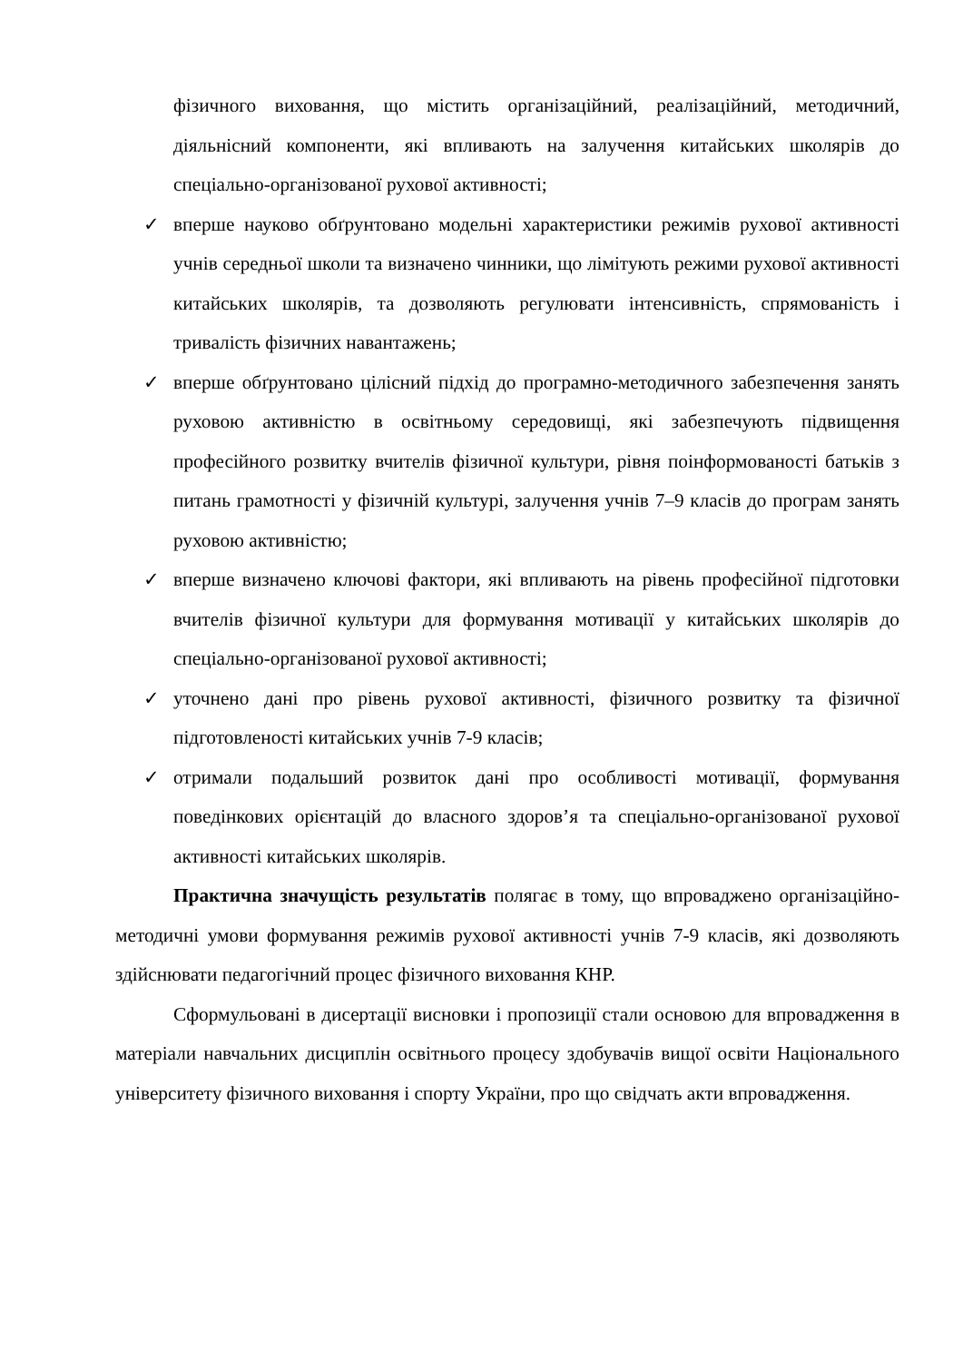фізичного виховання, що містить організаційний, реалізаційний, методичний, діяльнісний компоненти, які впливають на залучення китайських школярів до спеціально-організованої рухової активності;
✓ вперше науково обґрунтовано модельні характеристики режимів рухової активності учнів середньої школи та визначено чинники, що лімітують режими рухової активності китайських школярів, та дозволяють регулювати інтенсивність, спрямованість і тривалість фізичних навантажень;
✓ вперше обґрунтовано цілісний підхід до програмно-методичного забезпечення занять руховою активністю в освітньому середовищі, які забезпечують підвищення професійного розвитку вчителів фізичної культури, рівня поінформованості батьків з питань грамотності у фізичній культурі, залучення учнів 7–9 класів до програм занять руховою активністю;
✓ вперше визначено ключові фактори, які впливають на рівень професійної підготовки вчителів фізичної культури для формування мотивації у китайських школярів до спеціально-організованої рухової активності;
✓ уточнено дані про рівень рухової активності, фізичного розвитку та фізичної підготовленості китайських учнів 7-9 класів;
✓ отримали подальший розвиток дані про особливості мотивації, формування поведінкових орієнтацій до власного здоров’я та спеціально-організованої рухової активності китайських школярів.
Практична значущість результатів полягає в тому, що впроваджено організаційно-методичні умови формування режимів рухової активності учнів 7-9 класів, які дозволяють здійснювати педагогічний процес фізичного виховання КНР.
Сформульовані в дисертації висновки і пропозиції стали основою для впровадження в матеріали навчальних дисциплін освітнього процесу здобувачів вищої освіти Національного університету фізичного виховання і спорту України, про що свідчать акти впровадження.